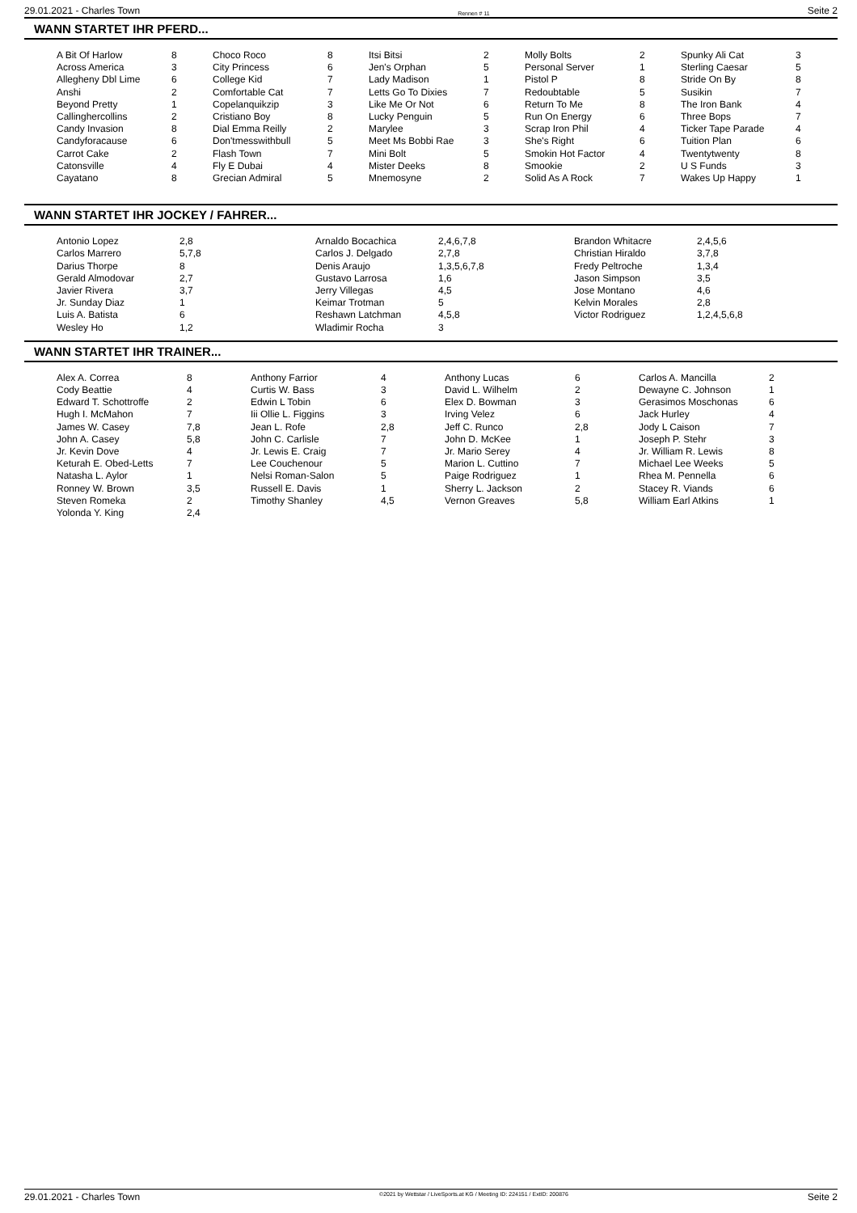29.01.2021 - Charles Town Rennen # 11 Seite 2
WANN STARTET IHR PFERD...
| A Bit Of Harlow | 8 | Choco Roco | 8 | Itsi Bitsi | 2 | Molly Bolts | 2 | Spunky Ali Cat | 3 |
| Across America | 3 | City Princess | 6 | Jen's Orphan | 5 | Personal Server | 1 | Sterling Caesar | 5 |
| Allegheny Dbl Lime | 6 | College Kid | 7 | Lady Madison | 1 | Pistol P | 8 | Stride On By | 8 |
| Anshi | 2 | Comfortable Cat | 7 | Letts Go To Dixies | 7 | Redoubtable | 5 | Susikin | 7 |
| Beyond Pretty | 1 | Copelanquikzip | 3 | Like Me Or Not | 6 | Return To Me | 8 | The Iron Bank | 4 |
| Callinghercollins | 2 | Cristiano Boy | 8 | Lucky Penguin | 5 | Run On Energy | 6 | Three Bops | 7 |
| Candy Invasion | 8 | Dial Emma Reilly | 2 | Marylee | 3 | Scrap Iron Phil | 4 | Ticker Tape Parade | 4 |
| Candyforacause | 6 | Don'tmesswithbull | 5 | Meet Ms Bobbi Rae | 3 | She's Right | 6 | Tuition Plan | 6 |
| Carrot Cake | 2 | Flash Town | 7 | Mini Bolt | 5 | Smokin Hot Factor | 4 | Twentytwenty | 8 |
| Catonsville | 4 | Fly E Dubai | 4 | Mister Deeks | 8 | Smookie | 2 | U S Funds | 3 |
| Cayatano | 8 | Grecian Admiral | 5 | Mnemosyne | 2 | Solid As A Rock | 7 | Wakes Up Happy | 1 |
WANN STARTET IHR JOCKEY / FAHRER...
| Antonio Lopez | 2,8 | Arnaldo Bocachica | 2,4,6,7,8 | Brandon Whitacre | 2,4,5,6 |
| Carlos Marrero | 5,7,8 | Carlos J. Delgado | 2,7,8 | Christian Hiraldo | 3,7,8 |
| Darius Thorpe | 8 | Denis Araujo | 1,3,5,6,7,8 | Fredy Peltroche | 1,3,4 |
| Gerald Almodovar | 2,7 | Gustavo Larrosa | 1,6 | Jason Simpson | 3,5 |
| Javier Rivera | 3,7 | Jerry Villegas | 4,5 | Jose Montano | 4,6 |
| Jr. Sunday Diaz | 1 | Keimar Trotman | 5 | Kelvin Morales | 2,8 |
| Luis A. Batista | 6 | Reshawn Latchman | 4,5,8 | Victor Rodriguez | 1,2,4,5,6,8 |
| Wesley Ho | 1,2 | Wladimir Rocha | 3 | | |
WANN STARTET IHR TRAINER...
| Alex A. Correa | 8 | Anthony Farrior | 4 | Anthony Lucas | 6 | Carlos A. Mancilla | 2 |
| Cody Beattie | 4 | Curtis W. Bass | 3 | David L. Wilhelm | 2 | Dewayne C. Johnson | 1 |
| Edward T. Schottroffe | 2 | Edwin L Tobin | 6 | Elex D. Bowman | 3 | Gerasimos Moschonas | 6 |
| Hugh I. McMahon | 7 | Iii Ollie L. Figgins | 3 | Irving Velez | 6 | Jack Hurley | 4 |
| James W. Casey | 7,8 | Jean L. Rofe | 2,8 | Jeff C. Runco | 2,8 | Jody L Caison | 7 |
| John A. Casey | 5,8 | John C. Carlisle | 7 | John D. McKee | 1 | Joseph P. Stehr | 3 |
| Jr. Kevin Dove | 4 | Jr. Lewis E. Craig | 7 | Jr. Mario Serey | 4 | Jr. William R. Lewis | 8 |
| Keturah E. Obed-Letts | 7 | Lee Couchenour | 5 | Marion L. Cuttino | 7 | Michael Lee Weeks | 5 |
| Natasha L. Aylor | 1 | Nelsi Roman-Salon | 5 | Paige Rodriguez | 1 | Rhea M. Pennella | 6 |
| Ronney W. Brown | 3,5 | Russell E. Davis | 1 | Sherry L. Jackson | 2 | Stacey R. Viands | 6 |
| Steven Romeka | 2 | Timothy Shanley | 4,5 | Vernon Greaves | 5,8 | William Earl Atkins | 1 |
| Yolonda Y. King | 2,4 | | | | | | |
29.01.2021 - Charles Town ©2021 by Wettstar / LiveSports.at KG / Meeting ID: 224151 / ExtID: 200876 Seite 2